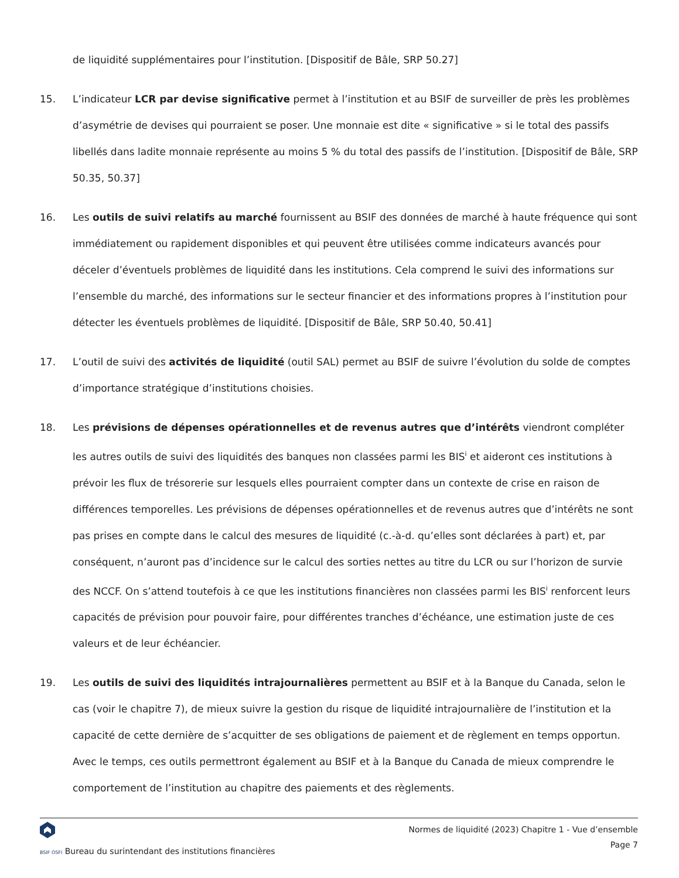de liquidité supplémentaires pour l’institution. [Dispositif de Bâle, SRP 50.27]
15. L’indicateur LCR par devise significative permet à l’institution et au BSIF de surveiller de près les problèmes d’asymétrie de devises qui pourraient se poser. Une monnaie est dite « significative » si le total des passifs libellés dans ladite monnaie représente au moins 5 % du total des passifs de l’institution. [Dispositif de Bâle, SRP 50.35, 50.37]
16. Les outils de suivi relatifs au marché fournissent au BSIF des données de marché à haute fréquence qui sont immédiatement ou rapidement disponibles et qui peuvent être utilisées comme indicateurs avancés pour déceler d’éventuels problèmes de liquidité dans les institutions. Cela comprend le suivi des informations sur l’ensemble du marché, des informations sur le secteur financier et des informations propres à l’institution pour détecter les éventuels problèmes de liquidité. [Dispositif de Bâle, SRP 50.40, 50.41]
17. L’outil de suivi des activités de liquidité (outil SAL) permet au BSIF de suivre l’évolution du solde de comptes d’importance stratégique d’institutions choisies.
18. Les prévisions de dépenses opérationnelles et de revenus autres que d’intérêts viendront compléter les autres outils de suivi des liquidités des banques non classées parmi les BIS<sup>i</sup> et aideront ces institutions à prévoir les flux de trésorerie sur lesquels elles pourraient compter dans un contexte de crise en raison de différences temporelles. Les prévisions de dépenses opérationnelles et de revenus autres que d’intérêts ne sont pas prises en compte dans le calcul des mesures de liquidité (c.-à-d. qu’elles sont déclarées à part) et, par conséquent, n’auront pas d’incidence sur le calcul des sorties nettes au titre du LCR ou sur l’horizon de survie des NCCF. On s’attend toutefois à ce que les institutions financières non classées parmi les BIS<sup>i</sup> renforcent leurs capacités de prévision pour pouvoir faire, pour différentes tranches d’échéance, une estimation juste de ces valeurs et de leur échéancier.
19. Les outils de suivi des liquidités intrajournalières permettent au BSIF et à la Banque du Canada, selon le cas (voir le chapitre 7), de mieux suivre la gestion du risque de liquidité intrajournalière de l’institution et la capacité de cette dernière de s’acquitter de ses obligations de paiement et de règlement en temps opportun. Avec le temps, ces outils permettront également au BSIF et à la Banque du Canada de mieux comprendre le comportement de l’institution au chapitre des paiements et des règlements.
BSIF OSFI Bureau du surintendant des institutions financières
Normes de liquidité (2023) Chapitre 1 - Vue d’ensemble
Page 7